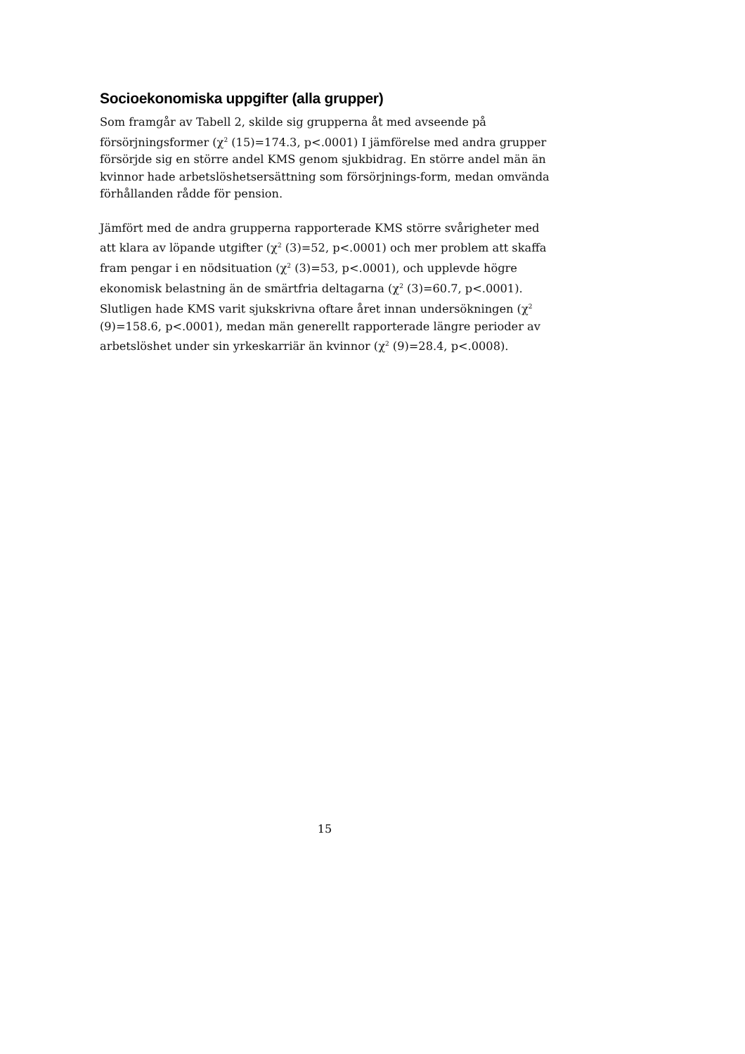Socioekonomiska uppgifter (alla grupper)
Som framgår av Tabell 2, skilde sig grupperna åt med avseende på försörjningsformer (χ<sup>2</sup> (15)=174.3, p<.0001) I jämförelse med andra grupper försörjde sig en större andel KMS genom sjukbidrag. En större andel män än kvinnor hade arbetslöshetsersättning som försörjnings-form, medan omvända förhållanden rådde för pension.
Jämfört med de andra grupperna rapporterade KMS större svårigheter med att klara av löpande utgifter (χ<sup>2</sup> (3)=52, p<.0001) och mer problem att skaffa fram pengar i en nödsituation (χ<sup>2</sup> (3)=53, p<.0001), och upplevde högre ekonomisk belastning än de smärtfria deltagarna (χ<sup>2</sup> (3)=60.7, p<.0001). Slutligen hade KMS varit sjukskrivna oftare året innan undersökningen (χ<sup>2</sup> (9)=158.6, p<.0001), medan män generellt rapporterade längre perioder av arbetslöshet under sin yrkeskarriär än kvinnor (χ<sup>2</sup> (9)=28.4, p<.0008).
15